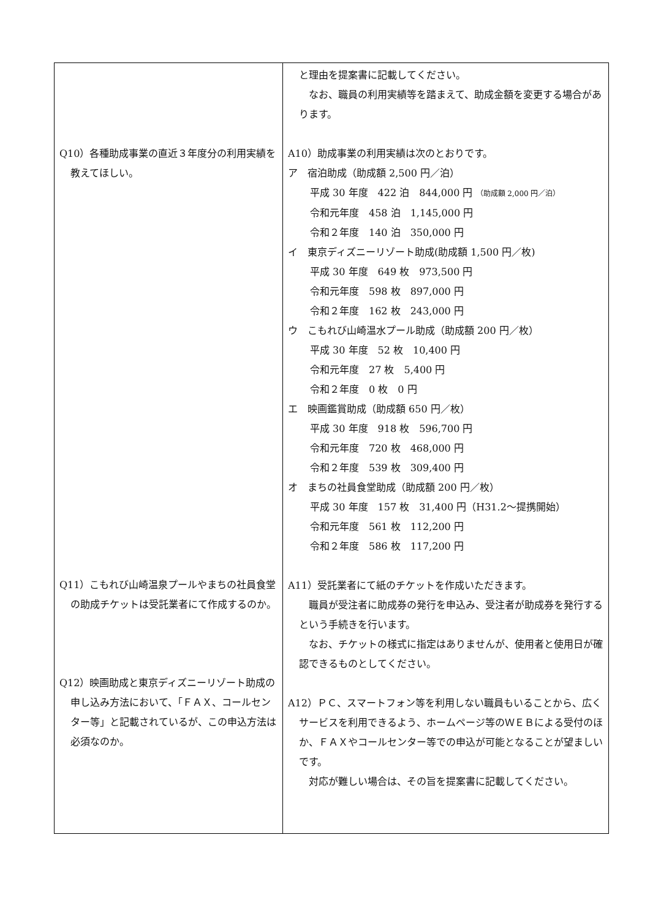| Q10）各種助成事業の直近３年度分の利用実績を教えてほしい。 Q11）こもれび山崎温泉プールやまちの社員食堂の助成チケットは受託業者にて作成するのか。 Q12）映画助成と東京ディズニーリゾート助成の申し込み方法において、「ＦＡＸ、コールセンター等」と記載されているが、この申込方法は必須なのか。 | と理由を提案書に記載してください。 なお、職員の利用実績等を踏まえて、助成金額を変更する場合があります。 A10）助成事業の利用実績は次のとおりです。 ア 宿泊助成（助成額 2,500 円／泊） 平成 30 年度 422 泊 844,000 円 （助成額 2,000 円／泊） 令和元年度 458 泊 1,145,000 円 令和２年度 140 泊 350,000 円 イ 東京ディズニーリゾート助成(助成額 1,500 円／枚) 平成 30 年度 649 枚 973,500 円 令和元年度 598 枚 897,000 円 令和２年度 162 枚 243,000 円 ウ こもれび山崎温水プール助成（助成額 200 円／枚） 平成 30 年度 52 枚 10,400 円 令和元年度 27 枚 5,400 円 令和２年度 0 枚 0 円 エ 映画鑑賞助成（助成額 650 円／枚） 平成 30 年度 918 枚 596,700 円 令和元年度 720 枚 468,000 円 令和２年度 539 枚 309,400 円 オ まちの社員食堂助成（助成額 200 円／枚） 平成 30 年度 157 枚 31,400 円（H31.2～提携開始） 令和元年度 561 枚 112,200 円 令和２年度 586 枚 117,200 円 A11）受託業者にて紙のチケットを作成いただきます。 職員が受注者に助成券の発行を申込み、受注者が助成券を発行するという手続きを行います。 なお、チケットの様式に指定はありませんが、使用者と使用日が確認できるものとしてください。 A12）ＰＣ、スマートフォン等を利用しない職員もいることから、広くサービスを利用できるよう、ホームページ等のＷＥＢによる受付のほか、ＦＡＸやコールセンター等での申込が可能となることが望ましいです。 対応が難しい場合は、その旨を提案書に記載してください。 |